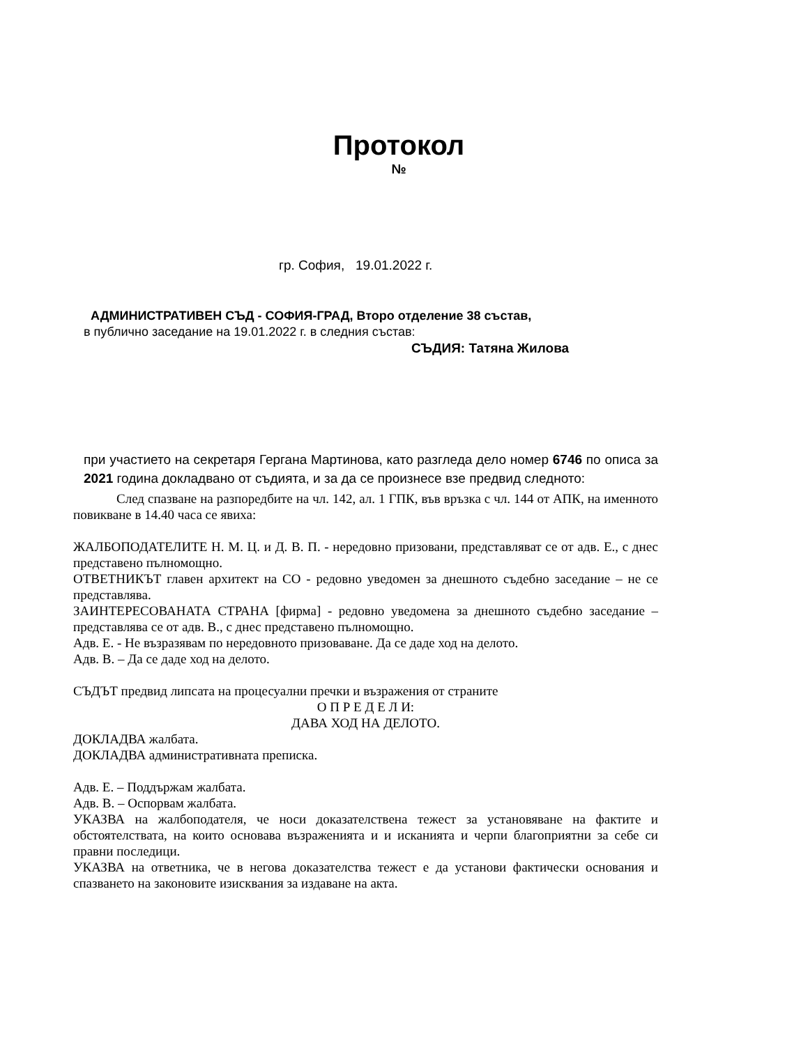Протокол
№
гр. София, 19.01.2022 г.
АДМИНИСТРАТИВЕН СЪД - СОФИЯ-ГРАД, Второ отделение 38 състав,
в публично заседание на 19.01.2022 г. в следния състав:
СЪДИЯ: Татяна Жилова
при участието на секретаря Гергана Мартинова, като разгледа дело номер 6746 по описа за 2021 година докладвано от съдията, и за да се произнесе взе предвид следното:
След спазване на разпоредбите на чл. 142, ал. 1 ГПК, във връзка с чл. 144 от АПК, на именното повикване в 14.40 часа се явиха:
ЖАЛБОПОДАТЕЛИТЕ Н. М. Ц. и Д. В. П. - нередовно призовани, представляват се от адв. Е., с днес представено пълномощно.
ОТВЕТНИКЪТ главен архитект на СО - редовно уведомен за днешното съдебно заседание – не се представлява.
ЗАИНТЕРЕСОВАНАТА СТРАНА [фирма] - редовно уведомена за днешното съдебно заседание – представлява се от адв. В., с днес представено пълномощно.
Адв. Е. - Не възразявам по нередовното призоваване. Да се даде ход на делото.
Адв. В. – Да се даде ход на делото.
СЪДЪТ предвид липсата на процесуални пречки и възражения от страните
О П Р Е Д Е Л И:
ДАВА ХОД НА ДЕЛОТО.
ДОКЛАДВА жалбата.
ДОКЛАДВА административната преписка.
Адв. Е. – Поддържам жалбата.
Адв. В. – Оспорвам жалбата.
УКАЗВА на жалбоподателя, че носи доказателствена тежест за установяване на фактите и обстоятелствата, на които основава възраженията и и исканията и черпи благоприятни за себе си правни последици.
УКАЗВА на ответника, че в негова доказателства тежест е да установи фактически основания и спазването на законовите изисквания за издаване на акта.